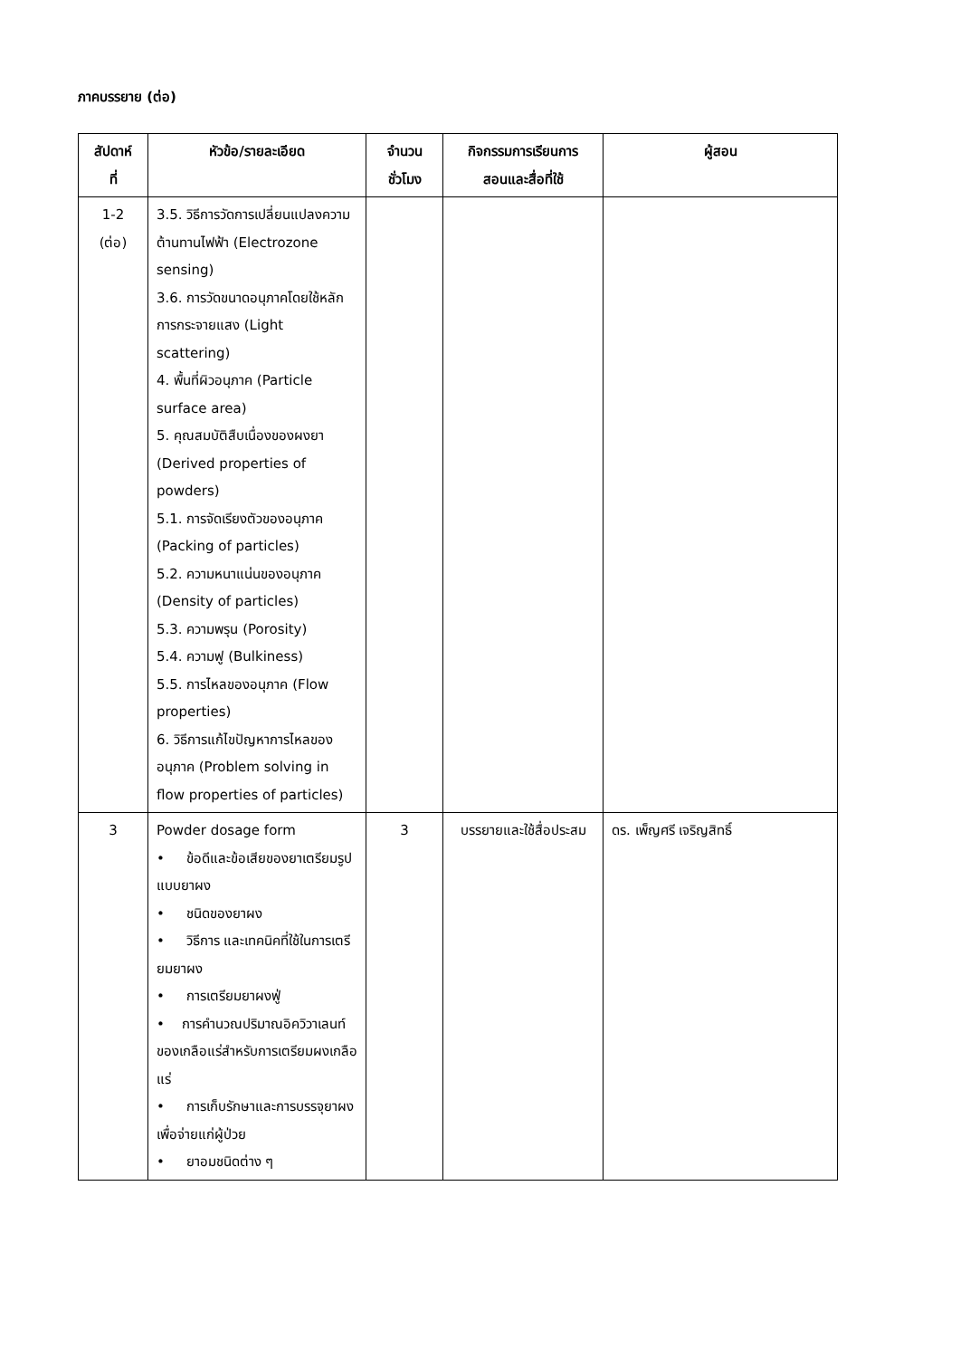ภาคบรรยาย (ต่อ)
| สัปดาห์ ที่ | หัวข้อ/รายละเอียด | จำนวน ชั่วโมง | กิจกรรมการเรียนการ สอนและสื่อที่ใช้ | ผู้สอน |
| --- | --- | --- | --- | --- |
| 1-2 (ต่อ) | 3.5. วิธีการวัดการเปลี่ยนแปลงความต้านทานไฟฟ้า (Electrozone sensing) 3.6. การวัดขนาดอนุภาคโดยใช้หลักการกระจายแสง (Light scattering) 4. พื้นที่ผิวอนุภาค (Particle surface area) 5. คุณสมบัติสืบเนื่องของผงยา (Derived properties of powders) 5.1. การจัดเรียงตัวของอนุภาค (Packing of particles) 5.2. ความหนาแน่นของอนุภาค (Density of particles) 5.3. ความพรุน (Porosity) 5.4. ความฟู (Bulkiness) 5.5. การไหลของอนุภาค (Flow properties) 6. วิธีการแก้ไขปัญหาการไหลของอนุภาค (Problem solving in flow properties of particles) | | | |
| 3 | Powder dosage form • ข้อดีและข้อเสียของยาเตรียมรูปแบบยาผง • ชนิดของยาผง • วิธีการ และเทคนิคที่ใช้ในการเตรียมยาผง • การเตรียมยาผงฟู่ • การคำนวณปริมาณอิควิวาเลนท์ของเกลือแร่สำหรับการเตรียมผงเกลือแร่ • การเก็บรักษาและการบรรจุยาผงเพื่อจ่ายแก่ผู้ป่วย • ยาอมชนิดต่าง ๆ | 3 | บรรยายและใช้สื่อประสม | ดร. เพ็ญศรี เจริญสิทธิ์ |